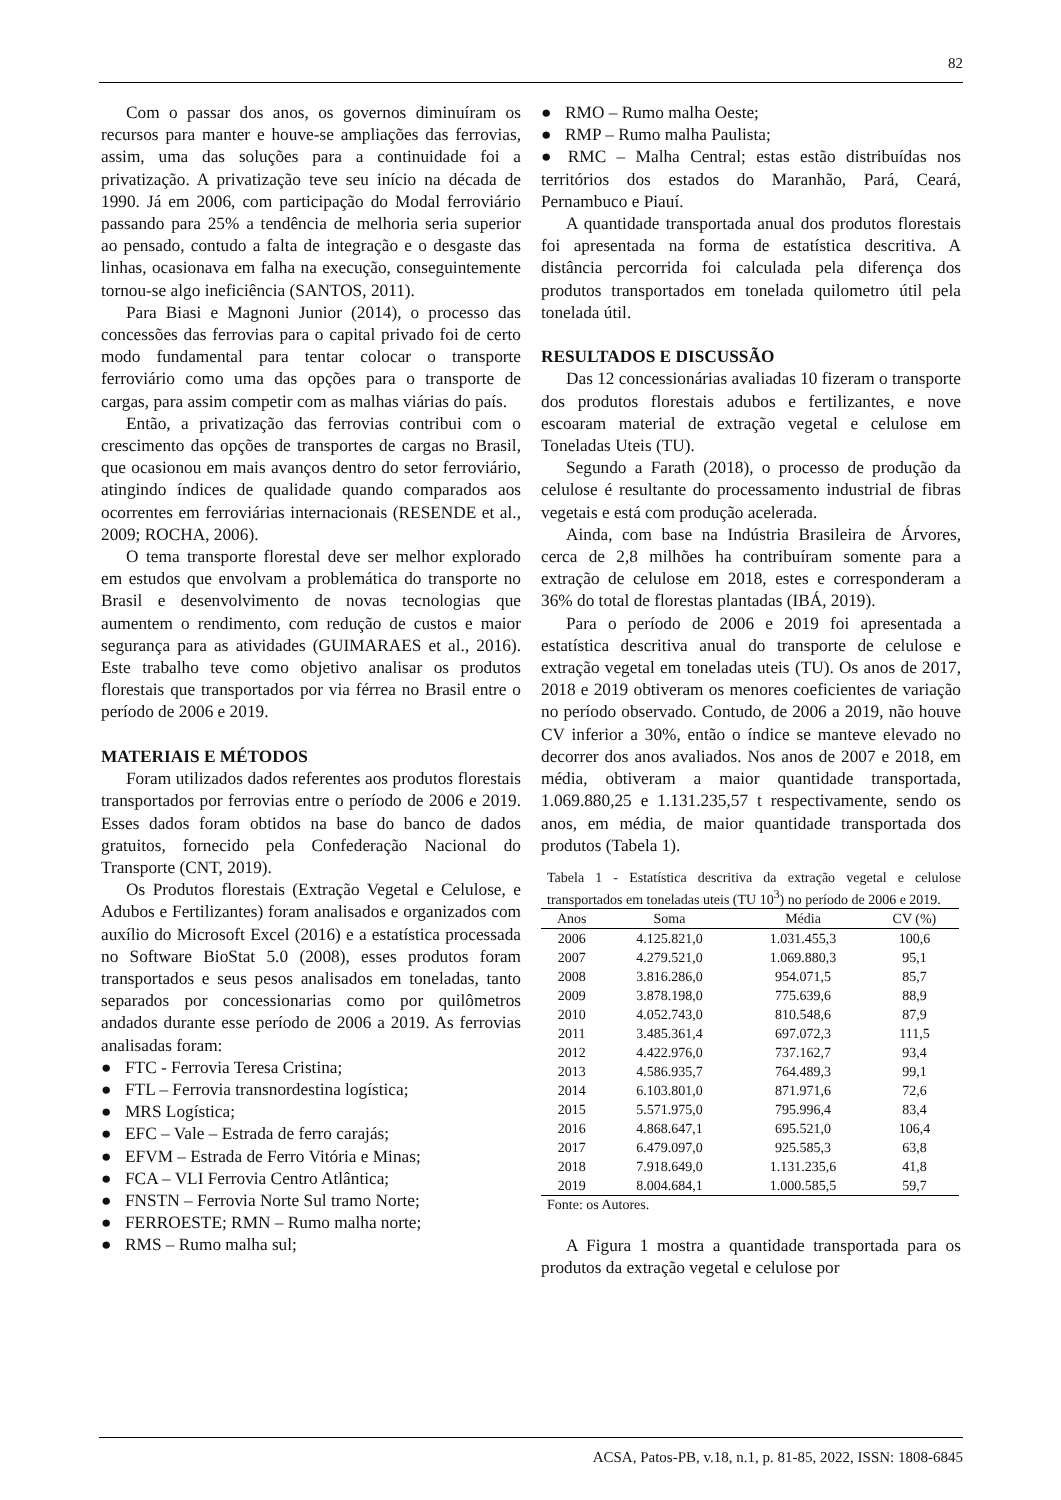82
Com o passar dos anos, os governos diminuíram os recursos para manter e houve-se ampliações das ferrovias, assim, uma das soluções para a continuidade foi a privatização. A privatização teve seu início na década de 1990. Já em 2006, com participação do Modal ferroviário passando para 25% a tendência de melhoria seria superior ao pensado, contudo a falta de integração e o desgaste das linhas, ocasionava em falha na execução, conseguintemente tornou-se algo ineficiência (SANTOS, 2011).
Para Biasi e Magnoni Junior (2014), o processo das concessões das ferrovias para o capital privado foi de certo modo fundamental para tentar colocar o transporte ferroviário como uma das opções para o transporte de cargas, para assim competir com as malhas viárias do país.
Então, a privatização das ferrovias contribui com o crescimento das opções de transportes de cargas no Brasil, que ocasionou em mais avanços dentro do setor ferroviário, atingindo índices de qualidade quando comparados aos ocorrentes em ferroviárias internacionais (RESENDE et al., 2009; ROCHA, 2006).
O tema transporte florestal deve ser melhor explorado em estudos que envolvam a problemática do transporte no Brasil e desenvolvimento de novas tecnologias que aumentem o rendimento, com redução de custos e maior segurança para as atividades (GUIMARAES et al., 2016). Este trabalho teve como objetivo analisar os produtos florestais que transportados por via férrea no Brasil entre o período de 2006 e 2019.
MATERIAIS E MÉTODOS
Foram utilizados dados referentes aos produtos florestais transportados por ferrovias entre o período de 2006 e 2019. Esses dados foram obtidos na base do banco de dados gratuitos, fornecido pela Confederação Nacional do Transporte (CNT, 2019).
Os Produtos florestais (Extração Vegetal e Celulose, e Adubos e Fertilizantes) foram analisados e organizados com auxílio do Microsoft Excel (2016) e a estatística processada no Software BioStat 5.0 (2008), esses produtos foram transportados e seus pesos analisados em toneladas, tanto separados por concessionarias como por quilômetros andados durante esse período de 2006 a 2019. As ferrovias analisadas foram:
● FTC - Ferrovia Teresa Cristina;
● FTL – Ferrovia transnordestina logística;
● MRS Logística;
● EFC – Vale – Estrada de ferro carajás;
● EFVM – Estrada de Ferro Vitória e Minas;
● FCA – VLI Ferrovia Centro Atlântica;
● FNSTN – Ferrovia Norte Sul tramo Norte;
● FERROESTE; RMN – Rumo malha norte;
● RMS – Rumo malha sul;
● RMO – Rumo malha Oeste;
● RMP – Rumo malha Paulista;
● RMC – Malha Central; estas estão distribuídas nos territórios dos estados do Maranhão, Pará, Ceará, Pernambuco e Piauí.
A quantidade transportada anual dos produtos florestais foi apresentada na forma de estatística descritiva. A distância percorrida foi calculada pela diferença dos produtos transportados em tonelada quilometro útil pela tonelada útil.
RESULTADOS E DISCUSSÃO
Das 12 concessionárias avaliadas 10 fizeram o transporte dos produtos florestais adubos e fertilizantes, e nove escoaram material de extração vegetal e celulose em Toneladas Uteis (TU).
Segundo a Farath (2018), o processo de produção da celulose é resultante do processamento industrial de fibras vegetais e está com produção acelerada.
Ainda, com base na Indústria Brasileira de Árvores, cerca de 2,8 milhões ha contribuíram somente para a extração de celulose em 2018, estes e corresponderam a 36% do total de florestas plantadas (IBÁ, 2019).
Para o período de 2006 e 2019 foi apresentada a estatística descritiva anual do transporte de celulose e extração vegetal em toneladas uteis (TU). Os anos de 2017, 2018 e 2019 obtiveram os menores coeficientes de variação no período observado. Contudo, de 2006 a 2019, não houve CV inferior a 30%, então o índice se manteve elevado no decorrer dos anos avaliados. Nos anos de 2007 e 2018, em média, obtiveram a maior quantidade transportada, 1.069.880,25 e 1.131.235,57 t respectivamente, sendo os anos, em média, de maior quantidade transportada dos produtos (Tabela 1).
Tabela 1 - Estatística descritiva da extração vegetal e celulose transportados em toneladas uteis (TU 10<sup>3</sup>) no período de 2006 e 2019.
| Anos | Soma | Média | CV (%) |
| --- | --- | --- | --- |
| 2006 | 4.125.821,0 | 1.031.455,3 | 100,6 |
| 2007 | 4.279.521,0 | 1.069.880,3 | 95,1 |
| 2008 | 3.816.286,0 | 954.071,5 | 85,7 |
| 2009 | 3.878.198,0 | 775.639,6 | 88,9 |
| 2010 | 4.052.743,0 | 810.548,6 | 87,9 |
| 2011 | 3.485.361,4 | 697.072,3 | 111,5 |
| 2012 | 4.422.976,0 | 737.162,7 | 93,4 |
| 2013 | 4.586.935,7 | 764.489,3 | 99,1 |
| 2014 | 6.103.801,0 | 871.971,6 | 72,6 |
| 2015 | 5.571.975,0 | 795.996,4 | 83,4 |
| 2016 | 4.868.647,1 | 695.521,0 | 106,4 |
| 2017 | 6.479.097,0 | 925.585,3 | 63,8 |
| 2018 | 7.918.649,0 | 1.131.235,6 | 41,8 |
| 2019 | 8.004.684,1 | 1.000.585,5 | 59,7 |
Fonte: os Autores.
A Figura 1 mostra a quantidade transportada para os produtos da extração vegetal e celulose por
ACSA, Patos-PB, v.18, n.1, p. 81-85, 2022, ISSN: 1808-6845